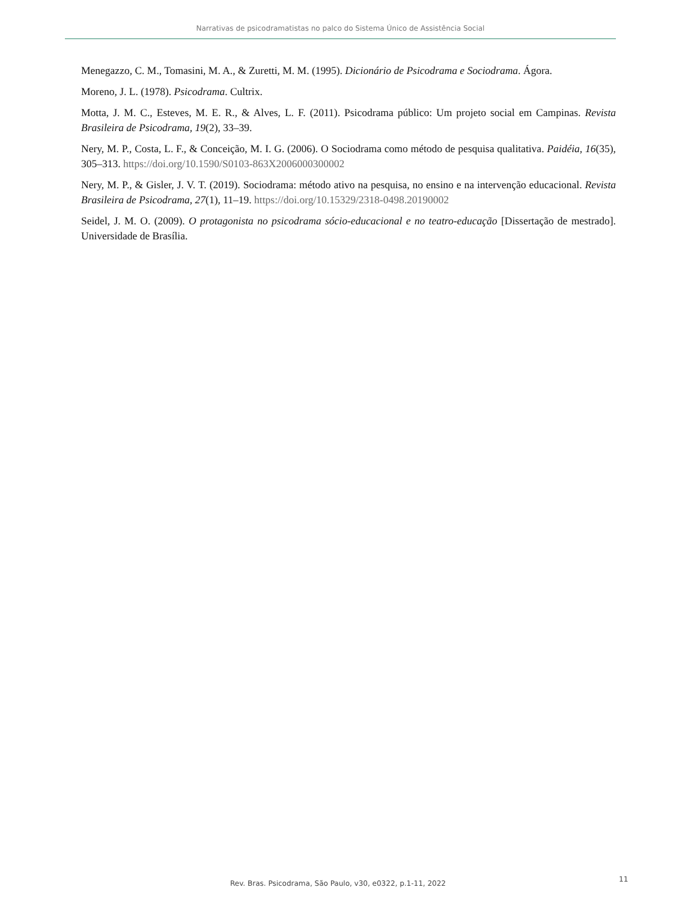Narrativas de psicodramatistas no palco do Sistema Único de Assistência Social
Menegazzo, C. M., Tomasini, M. A., & Zuretti, M. M. (1995). Dicionário de Psicodrama e Sociodrama. Ágora.
Moreno, J. L. (1978). Psicodrama. Cultrix.
Motta, J. M. C., Esteves, M. E. R., & Alves, L. F. (2011). Psicodrama público: Um projeto social em Campinas. Revista Brasileira de Psicodrama, 19(2), 33–39.
Nery, M. P., Costa, L. F., & Conceição, M. I. G. (2006). O Sociodrama como método de pesquisa qualitativa. Paidéia, 16(35), 305–313. https://doi.org/10.1590/S0103-863X2006000300002
Nery, M. P., & Gisler, J. V. T. (2019). Sociodrama: método ativo na pesquisa, no ensino e na intervenção educacional. Revista Brasileira de Psicodrama, 27(1), 11–19. https://doi.org/10.15329/2318-0498.20190002
Seidel, J. M. O. (2009). O protagonista no psicodrama sócio-educacional e no teatro-educação [Dissertação de mestrado]. Universidade de Brasília.
Rev. Bras. Psicodrama, São Paulo, v30, e0322, p.1-11, 2022 11